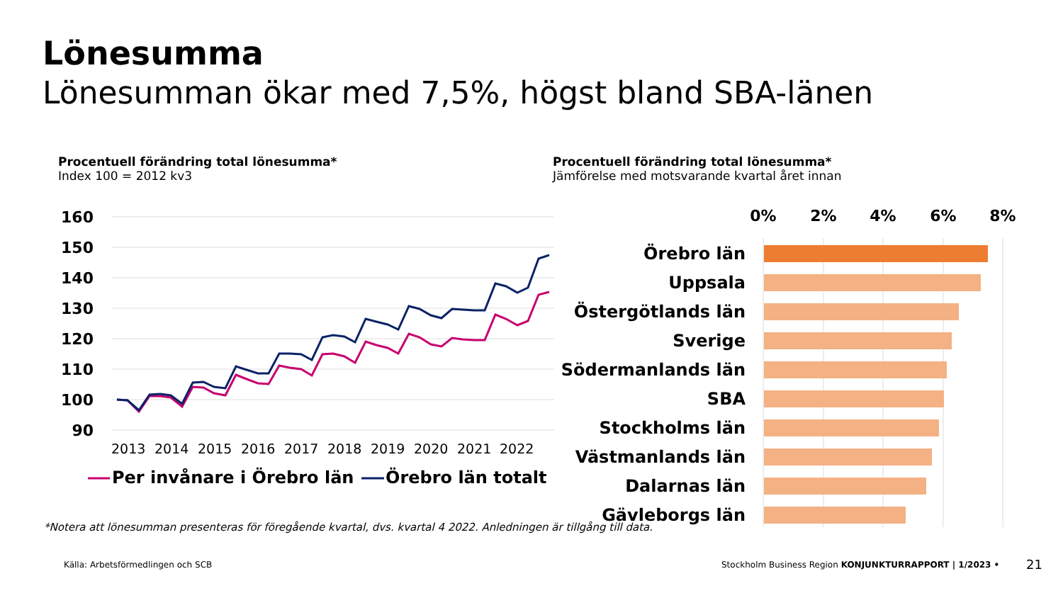Lönesumma
Lönesumman ökar med 7,5%, högst bland SBA-länen
Procentuell förändring total lönesumma*
Index 100 = 2012 kv3
Procentuell förändring total lönesumma*
Jämförelse med motsvarande kvartal året innan
160
150
140
130
120
110
100
90
2013
2014
2015
2016
2017
2018
2019
2020
2021
2022
Per invånare i Örebro län
Örebro län totalt
0%
2%
4%
6%
8%
Örebro län
Uppsala
Östergötlands län
Sverige
Södermanlands län
SBA
Stockholms län
Västmanlands län
Dalarnas län
Gävleborgs län
*Notera att lönesumman presenteras för föregående kvartal, dvs. kvartal 4 2022. Anledningen är tillgång till data.
Källa: Arbetsförmedlingen och SCB
Stockholm Business Region KONJUNKTURRAPPORT | 1/2023 •
21